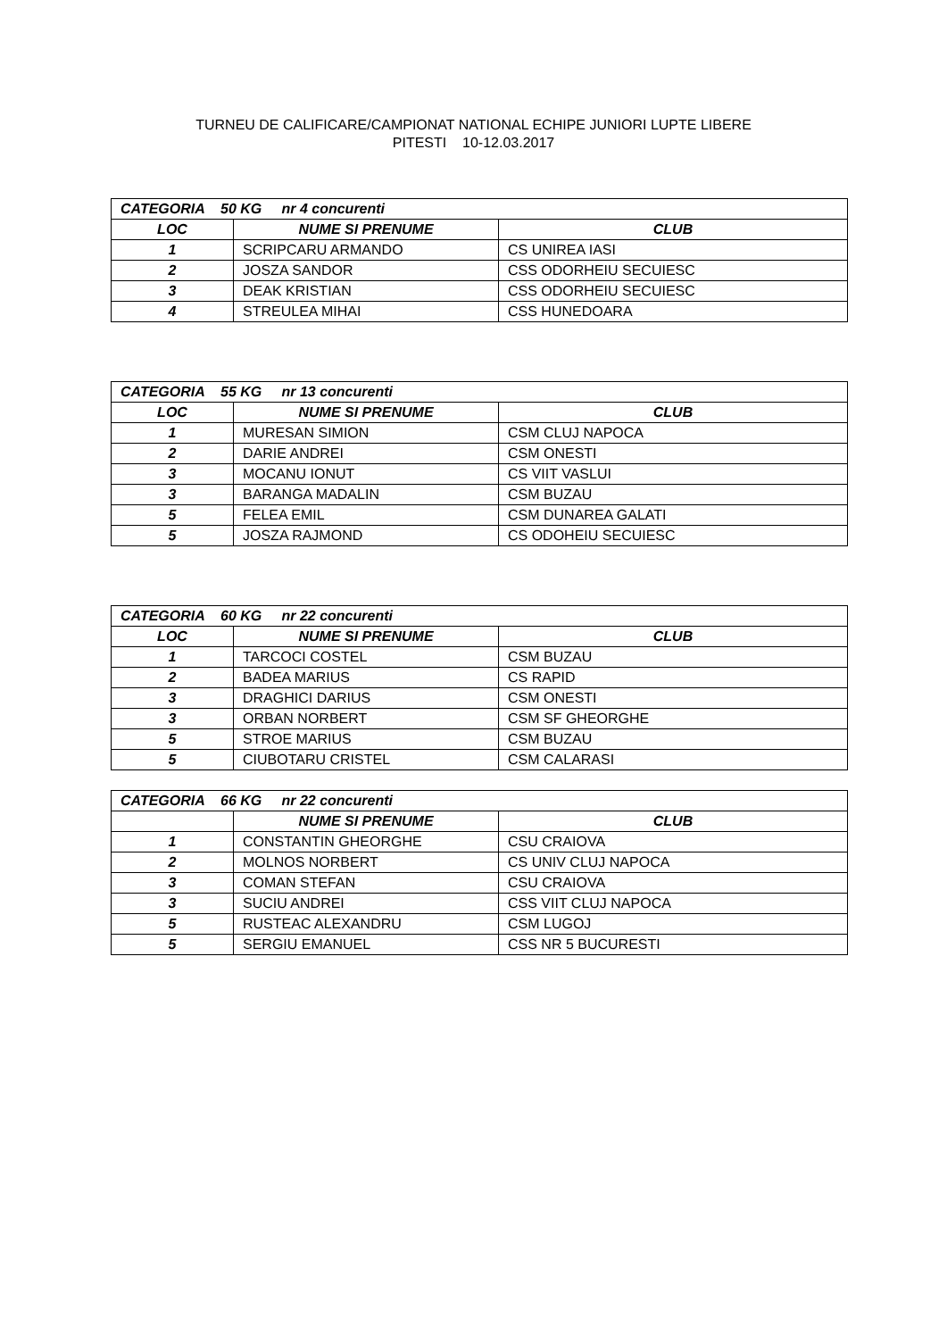TURNEU DE CALIFICARE/CAMPIONAT NATIONAL ECHIPE JUNIORI LUPTE LIBERE
PITESTI 10-12.03.2017
| CATEGORIA 50 KG nr 4 concurenti | | |
| LOC | NUME SI PRENUME | CLUB |
| 1 | SCRIPCARU ARMANDO | CS UNIREA IASI |
| 2 | JOSZA SANDOR | CSS ODORHEIU SECUIESC |
| 3 | DEAK KRISTIAN | CSS ODORHEIU SECUIESC |
| 4 | STREULEA MIHAI | CSS HUNEDOARA |
| CATEGORIA 55 KG nr 13 concurenti | | |
| LOC | NUME SI PRENUME | CLUB |
| 1 | MURESAN SIMION | CSM CLUJ NAPOCA |
| 2 | DARIE ANDREI | CSM ONESTI |
| 3 | MOCANU IONUT | CS VIIT VASLUI |
| 3 | BARANGA MADALIN | CSM BUZAU |
| 5 | FELEA EMIL | CSM DUNAREA GALATI |
| 5 | JOSZA RAJMOND | CS ODOHEIU SECUIESC |
| CATEGORIA 60 KG nr 22 concurenti | | |
| LOC | NUME SI PRENUME | CLUB |
| 1 | TARCOCI COSTEL | CSM BUZAU |
| 2 | BADEA MARIUS | CS RAPID |
| 3 | DRAGHICI DARIUS | CSM ONESTI |
| 3 | ORBAN NORBERT | CSM SF GHEORGHE |
| 5 | STROE MARIUS | CSM BUZAU |
| 5 | CIUBOTARU CRISTEL | CSM CALARASI |
| CATEGORIA 66 KG nr 22 concurenti | | |
| | NUME SI PRENUME | CLUB |
| 1 | CONSTANTIN GHEORGHE | CSU CRAIOVA |
| 2 | MOLNOS NORBERT | CS UNIV CLUJ NAPOCA |
| 3 | COMAN STEFAN | CSU CRAIOVA |
| 3 | SUCIU ANDREI | CSS VIIT CLUJ NAPOCA |
| 5 | RUSTEAC ALEXANDRU | CSM LUGOJ |
| 5 | SERGIU EMANUEL | CSS NR 5 BUCURESTI |